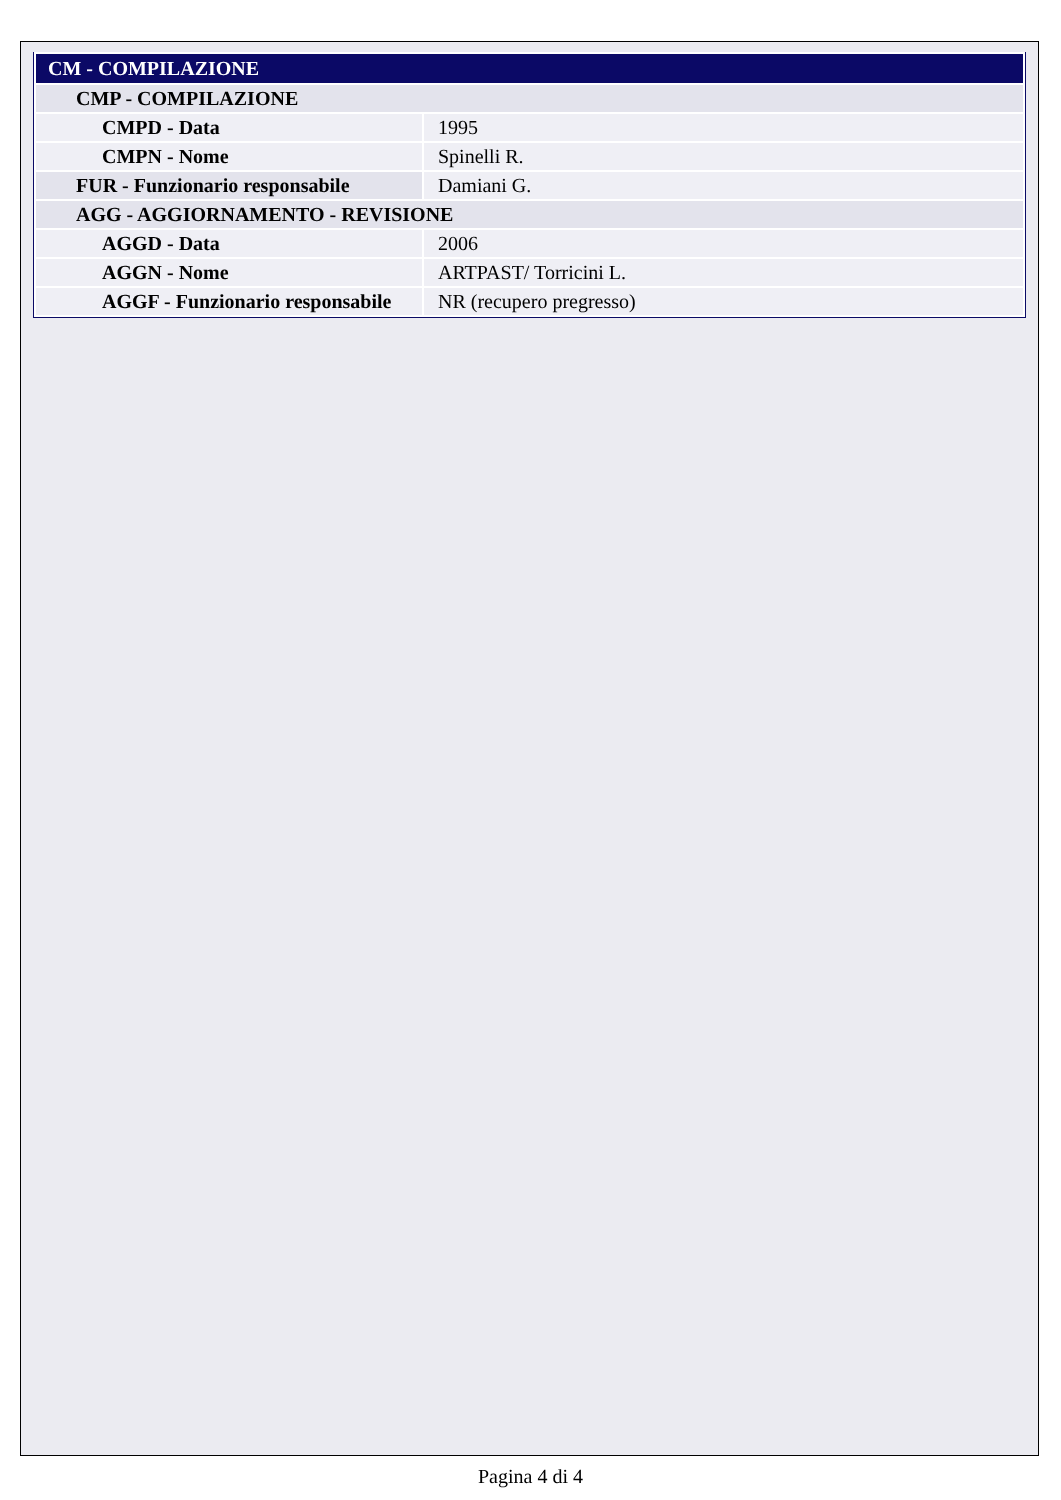| CM - COMPILAZIONE | |
| CMP - COMPILAZIONE | |
| CMPD - Data | 1995 |
| CMPN - Nome | Spinelli R. |
| FUR - Funzionario responsabile | Damiani G. |
| AGG - AGGIORNAMENTO - REVISIONE | |
| AGGD - Data | 2006 |
| AGGN - Nome | ARTPAST/ Torricini L. |
| AGGF - Funzionario responsabile | NR (recupero pregresso) |
Pagina 4 di 4